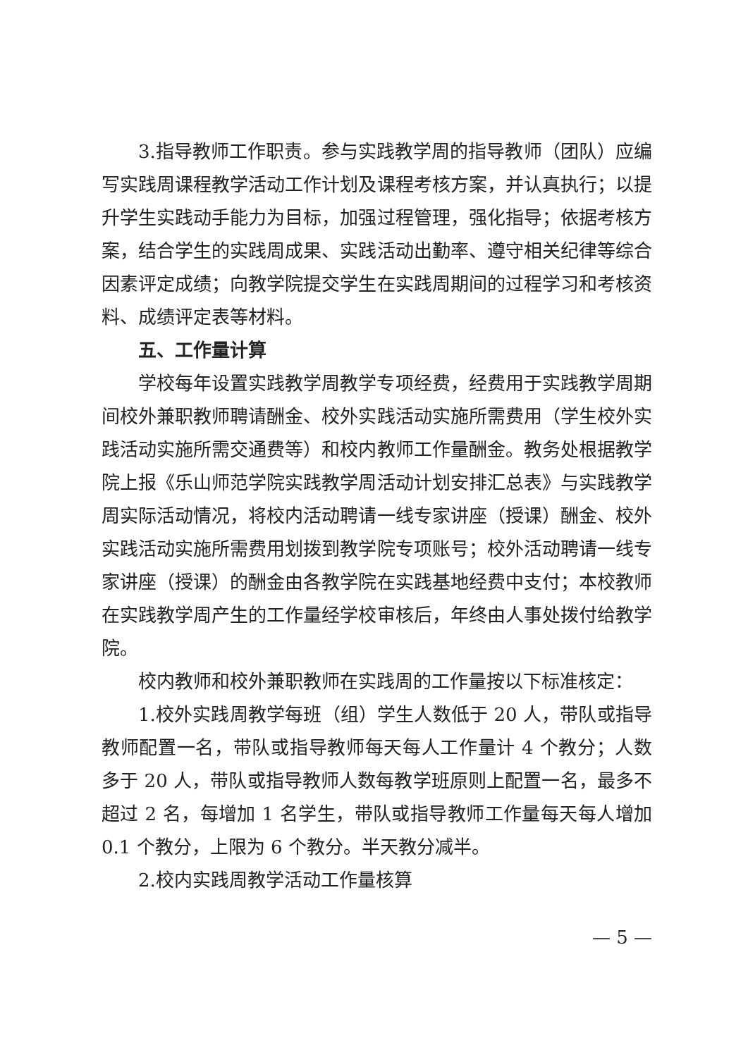3.指导教师工作职责。参与实践教学周的指导教师（团队）应编写实践周课程教学活动工作计划及课程考核方案，并认真执行；以提升学生实践动手能力为目标，加强过程管理，强化指导；依据考核方案，结合学生的实践周成果、实践活动出勤率、遵守相关纪律等综合因素评定成绩；向教学院提交学生在实践周期间的过程学习和考核资料、成绩评定表等材料。
五、工作量计算
学校每年设置实践教学周教学专项经费，经费用于实践教学周期间校外兼职教师聘请酬金、校外实践活动实施所需费用（学生校外实践活动实施所需交通费等）和校内教师工作量酬金。教务处根据教学院上报《乐山师范学院实践教学周活动计划安排汇总表》与实践教学周实际活动情况，将校内活动聘请一线专家讲座（授课）酬金、校外实践活动实施所需费用划拨到教学院专项账号；校外活动聘请一线专家讲座（授课）的酬金由各教学院在实践基地经费中支付；本校教师在实践教学周产生的工作量经学校审核后，年终由人事处拨付给教学院。
校内教师和校外兼职教师在实践周的工作量按以下标准核定：
1.校外实践周教学每班（组）学生人数低于 20 人，带队或指导教师配置一名，带队或指导教师每天每人工作量计 4 个教分；人数多于 20 人，带队或指导教师人数每教学班原则上配置一名，最多不超过 2 名，每增加 1 名学生，带队或指导教师工作量每天每人增加 0.1 个教分，上限为 6 个教分。半天教分减半。
2.校内实践周教学活动工作量核算
— 5 —